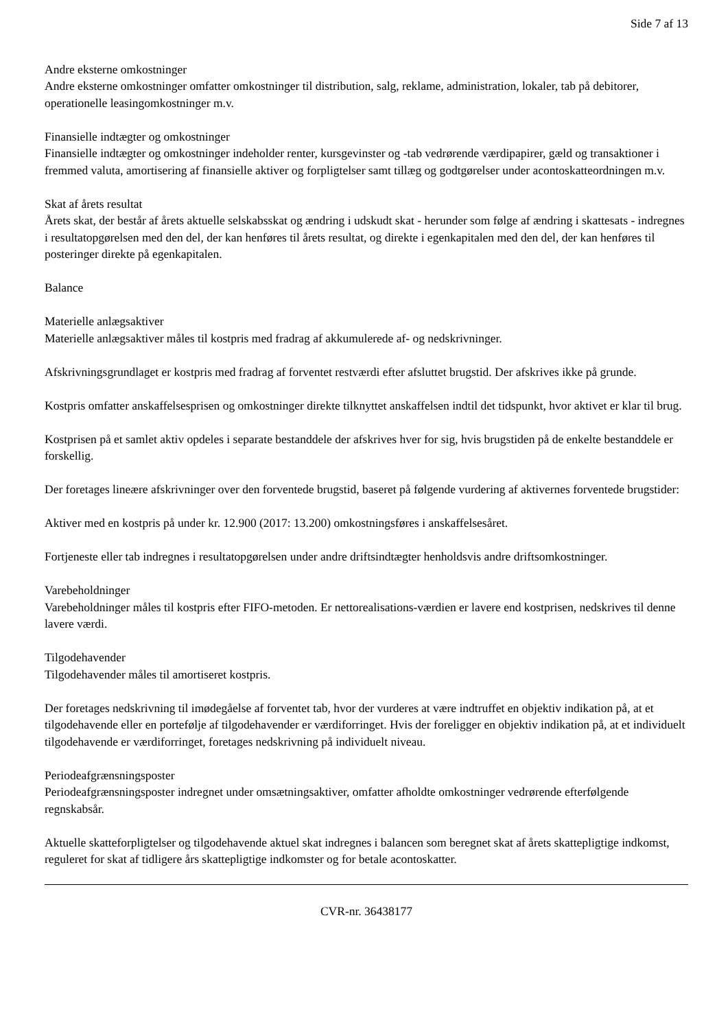Side 7 af 13
Andre eksterne omkostninger
Andre eksterne omkostninger omfatter omkostninger til distribution, salg, reklame, administration, lokaler, tab på debitorer, operationelle leasingomkostninger m.v.
Finansielle indtægter og omkostninger
Finansielle indtægter og omkostninger indeholder renter, kursgevinster og -tab vedrørende værdipapirer, gæld og transaktioner i fremmed valuta, amortisering af finansielle aktiver og forpligtelser samt tillæg og godtgørelser under acontoskatteordningen m.v.
Skat af årets resultat
Årets skat, der består af årets aktuelle selskabsskat og ændring i udskudt skat - herunder som følge af ændring i skattesats - indregnes i resultatopgørelsen med den del, der kan henføres til årets resultat, og direkte i egenkapitalen med den del, der kan henføres til posteringer direkte på egenkapitalen.
Balance
Materielle anlægsaktiver
Materielle anlægsaktiver måles til kostpris med fradrag af akkumulerede af- og nedskrivninger.
Afskrivningsgrundlaget er kostpris med fradrag af forventet restværdi efter afsluttet brugstid. Der afskrives ikke på grunde.
Kostpris omfatter anskaffelsesprisen og omkostninger direkte tilknyttet anskaffelsen indtil det tidspunkt, hvor aktivet er klar til brug.
Kostprisen på et samlet aktiv opdeles i separate bestanddele der afskrives hver for sig, hvis brugstiden på de enkelte bestanddele er forskellig.
Der foretages lineære afskrivninger over den forventede brugstid, baseret på følgende vurdering af aktivernes forventede brugstider:
Aktiver med en kostpris på under kr. 12.900 (2017: 13.200) omkostningsføres i anskaffelsesåret.
Fortjeneste eller tab indregnes i resultatopgørelsen under andre driftsindtægter henholdsvis andre driftsomkostninger.
Varebeholdninger
Varebeholdninger måles til kostpris efter FIFO-metoden. Er nettorealisations-værdien er lavere end kostprisen, nedskrives til denne lavere værdi.
Tilgodehavender
Tilgodehavender måles til amortiseret kostpris.
Der foretages nedskrivning til imødegåelse af forventet tab, hvor der vurderes at være indtruffet en objektiv indikation på, at et tilgodehavende eller en portefølje af tilgodehavender er værdiforringet. Hvis der foreligger en objektiv indikation på, at et individuelt tilgodehavende er værdiforringet, foretages nedskrivning på individuelt niveau.
Periodeafgrænsningsposter
Periodeafgrænsningsposter indregnet under omsætningsaktiver, omfatter afholdte omkostninger vedrørende efterfølgende regnskabsår.
Aktuelle skatteforpligtelser og tilgodehavende aktuel skat indregnes i balancen som beregnet skat af årets skattepligtige indkomst, reguleret for skat af tidligere års skattepligtige indkomster og for betale acontoskatter.
CVR-nr. 36438177